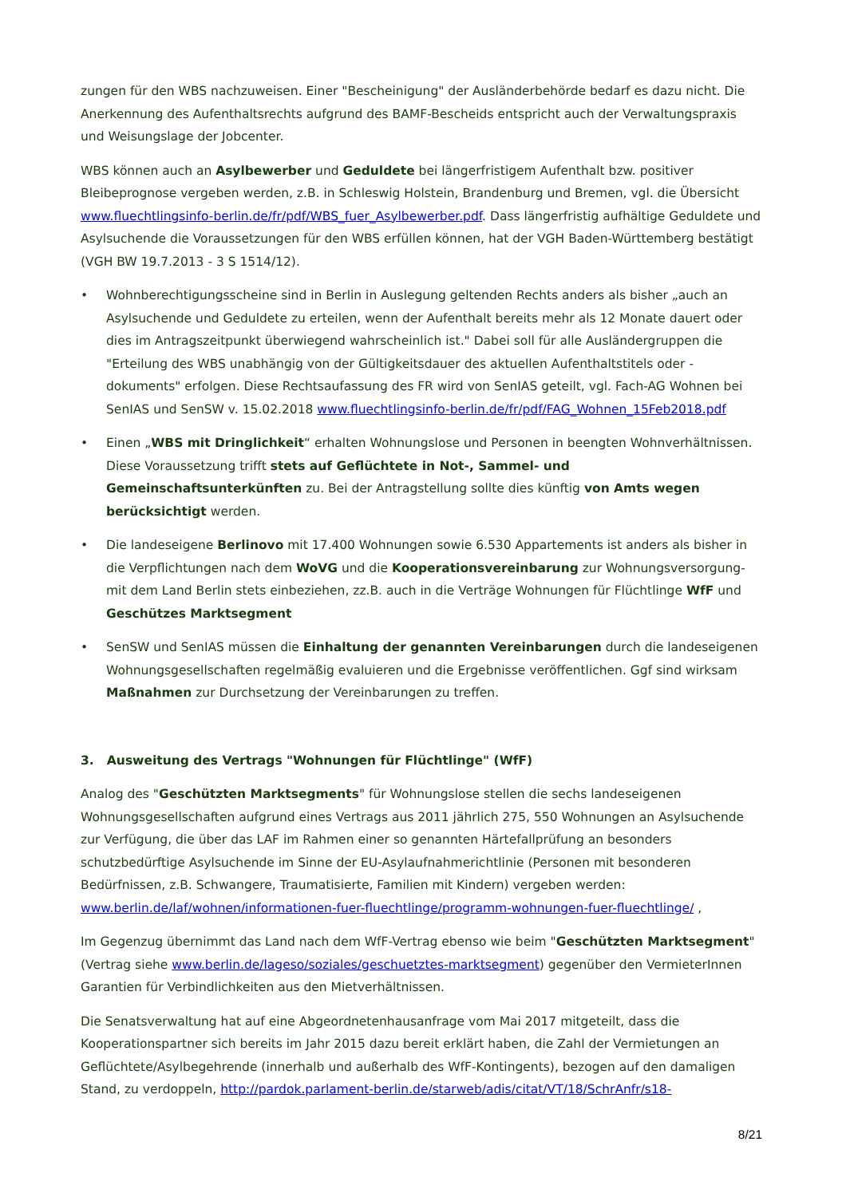zungen für den WBS nachzuweisen. Einer "Bescheinigung" der Ausländerbehörde bedarf es dazu nicht. Die Anerkennung des Aufenthaltsrechts aufgrund des BAMF-Bescheids entspricht auch der Verwaltungspraxis und Weisungslage der Jobcenter.
WBS können auch an Asylbewerber und Geduldete bei längerfristigem Aufenthalt bzw. positiver Bleibeprognose vergeben werden, z.B. in Schleswig Holstein, Brandenburg und Bremen, vgl. die Übersicht www.fluechtlingsinfo-berlin.de/fr/pdf/WBS_fuer_Asylbewerber.pdf. Dass längerfristig aufhältige Geduldete und Asylsuchende die Voraussetzungen für den WBS erfüllen können, hat der VGH Baden-Württemberg bestätigt (VGH BW 19.7.2013 - 3 S 1514/12).
• Wohnberechtigungsscheine sind in Berlin in Auslegung geltenden Rechts anders als bisher „auch an Asylsuchende und Geduldete zu erteilen, wenn der Aufenthalt bereits mehr als 12 Monate dauert oder dies im Antragszeitpunkt überwiegend wahrscheinlich ist." Dabei soll für alle Ausländergruppen die "Erteilung des WBS unabhängig von der Gültigkeitsdauer des aktuellen Aufenthaltstitels oder -dokuments" erfolgen. Diese Rechtsaufassung des FR wird von SenIAS geteilt, vgl. Fach-AG Wohnen bei SenIAS und SenSW v. 15.02.2018 www.fluechtlingsinfo-berlin.de/fr/pdf/FAG_Wohnen_15Feb2018.pdf
• Einen „WBS mit Dringlichkeit“ erhalten Wohnungslose und Personen in beengten Wohnverhältnissen. Diese Voraussetzung trifft stets auf Geflüchtete in Not-, Sammel- und Gemeinschaftsunterkünften zu. Bei der Antragstellung sollte dies künftig von Amts wegen berücksichtigt werden.
• Die landeseigene Berlinovo mit 17.400 Wohnungen sowie 6.530 Appartements ist anders als bisher in die Verpflichtungen nach dem WoVG und die Kooperationsvereinbarung zur Wohnungsversorgung-mit dem Land Berlin stets einbeziehen, zz.B. auch in die Verträge Wohnungen für Flüchtlinge WfF und Geschützes Marktsegment
• SenSW und SenIAS müssen die Einhaltung der genannten Vereinbarungen durch die landeseigenen Wohnungsgesellschaften regelmäßig evaluieren und die Ergebnisse veröffentlichen. Ggf sind wirksam Maßnahmen zur Durchsetzung der Vereinbarungen zu treffen.
3. Ausweitung des Vertrags "Wohnungen für Flüchtlinge" (WfF)
Analog des "Geschützten Marktsegments" für Wohnungslose stellen die sechs landeseigenen Wohnungsgesellschaften aufgrund eines Vertrags aus 2011 jährlich 275, 550 Wohnungen an Asylsuchende zur Verfügung, die über das LAF im Rahmen einer so genannten Härtefallprüfung an besonders schutzbedürftige Asylsuchende im Sinne der EU-Asylaufnahmerichtlinie (Personen mit besonderen Bedürfnissen, z.B. Schwangere, Traumatisierte, Familien mit Kindern) vergeben werden: www.berlin.de/laf/wohnen/informationen-fuer-fluechtlinge/programm-wohnungen-fuer-fluechtlinge/ ,
Im Gegenzug übernimmt das Land nach dem WfF-Vertrag ebenso wie beim "Geschützten Marktsegment" (Vertrag siehe www.berlin.de/lageso/soziales/geschuetztes-marktsegment) gegenüber den VermieterInnen Garantien für Verbindlichkeiten aus den Mietverhältnissen.
Die Senatsverwaltung hat auf eine Abgeordnetenhausanfrage vom Mai 2017 mitgeteilt, dass die Kooperationspartner sich bereits im Jahr 2015 dazu bereit erklärt haben, die Zahl der Vermietungen an Geflüchtete/Asylbegehrende (innerhalb und außerhalb des WfF-Kontingents), bezogen auf den damaligen Stand, zu verdoppeln, http://pardok.parlament-berlin.de/starweb/adis/citat/VT/18/SchrAnfr/s18-
8/21